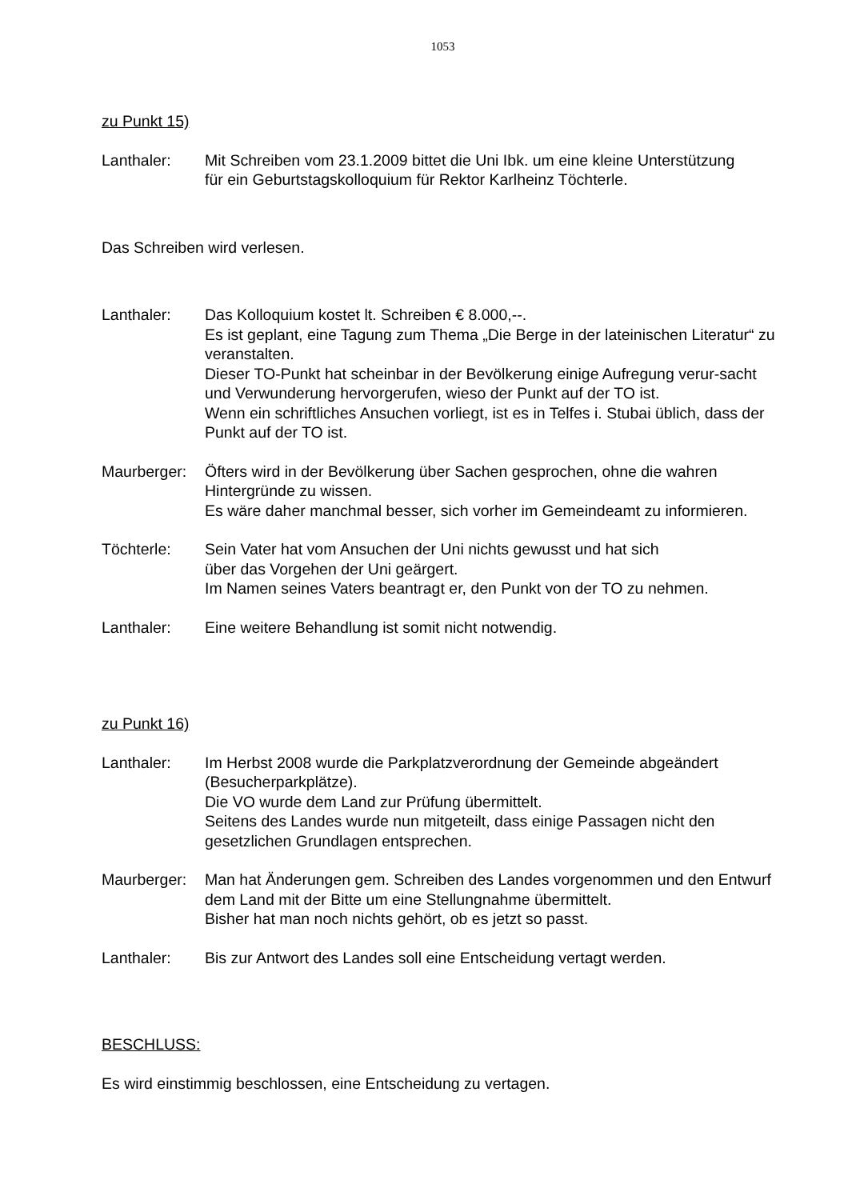1053
zu Punkt 15)
Lanthaler: Mit Schreiben vom 23.1.2009 bittet die Uni Ibk. um eine kleine Unterstützung
für ein Geburtstagskolloquium für Rektor Karlheinz Töchterle.
Das Schreiben wird verlesen.
Lanthaler: Das Kolloquium kostet lt. Schreiben € 8.000,--.
Es ist geplant, eine Tagung zum Thema „Die Berge in der lateinischen Literatur“ zu veranstalten.
Dieser TO-Punkt hat scheinbar in der Bevölkerung einige Aufregung verur-sacht und Verwunderung hervorgerufen, wieso der Punkt auf der TO ist.
Wenn ein schriftliches Ansuchen vorliegt, ist es in Telfes i. Stubai üblich, dass der Punkt auf der TO ist.
Maurberger: Öfters wird in der Bevölkerung über Sachen gesprochen, ohne die wahren Hintergründe zu wissen.
Es wäre daher manchmal besser, sich vorher im Gemeindeamt zu informieren.
Töchterle: Sein Vater hat vom Ansuchen der Uni nichts gewusst und hat sich
über das Vorgehen der Uni geärgert.
Im Namen seines Vaters beantragt er, den Punkt von der TO zu nehmen.
Lanthaler: Eine weitere Behandlung ist somit nicht notwendig.
zu Punkt 16)
Lanthaler: Im Herbst 2008 wurde die Parkplatzverordnung der Gemeinde abgeändert (Besucherparkplätze).
Die VO wurde dem Land zur Prüfung übermittelt.
Seitens des Landes wurde nun mitgeteilt, dass einige Passagen nicht den gesetzlichen Grundlagen entsprechen.
Maurberger: Man hat Änderungen gem. Schreiben des Landes vorgenommen und den Entwurf dem Land mit der Bitte um eine Stellungnahme übermittelt.
Bisher hat man noch nichts gehört, ob es jetzt so passt.
Lanthaler: Bis zur Antwort des Landes soll eine Entscheidung vertagt werden.
BESCHLUSS:
Es wird einstimmig beschlossen, eine Entscheidung zu vertagen.